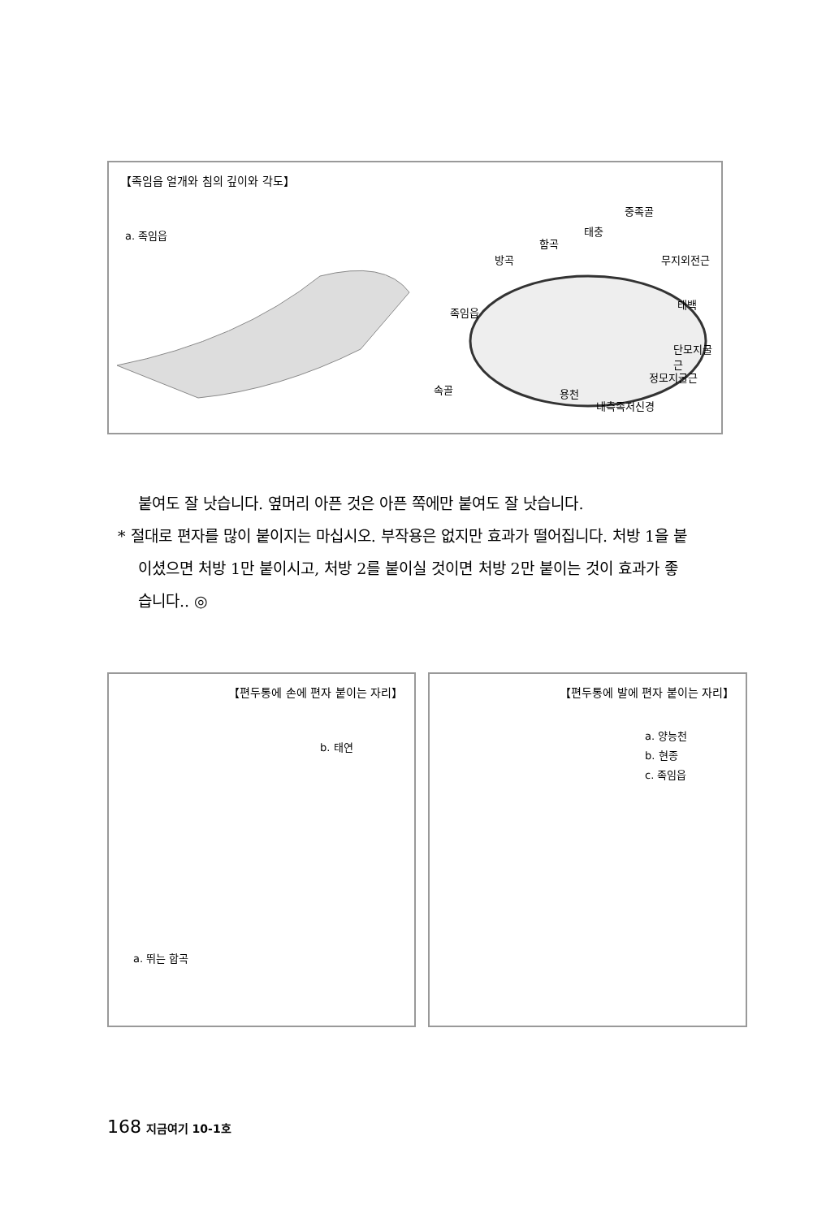【족임읍 얼개와 침의 깊이와 각도】
a. 족임읍
중족골
태충
함곡
방곡 무지외전근
태백
족임읍
단모지굴근
정모지굴근
속골 용천
내측족저신경
붙여도 잘 낫습니다. 옆머리 아픈 것은 아픈 쪽에만 붙여도 잘 낫습니다.
* 절대로 편자를 많이 붙이지는 마십시오. 부작용은 없지만 효과가 떨어집니다. 처방 1을 붙이셨으면 처방 1만 붙이시고, 처방 2를 붙이실 것이면 처방 2만 붙이는 것이 효과가 좋습니다.. ◎
【편두통에 손에 편자 붙이는 자리】
b. 태연
a. 뛰는 합곡
【편두통에 발에 편자 붙이는 자리】
a. 양능천
b. 현종
c. 족임읍
168 지금여기 10-1호